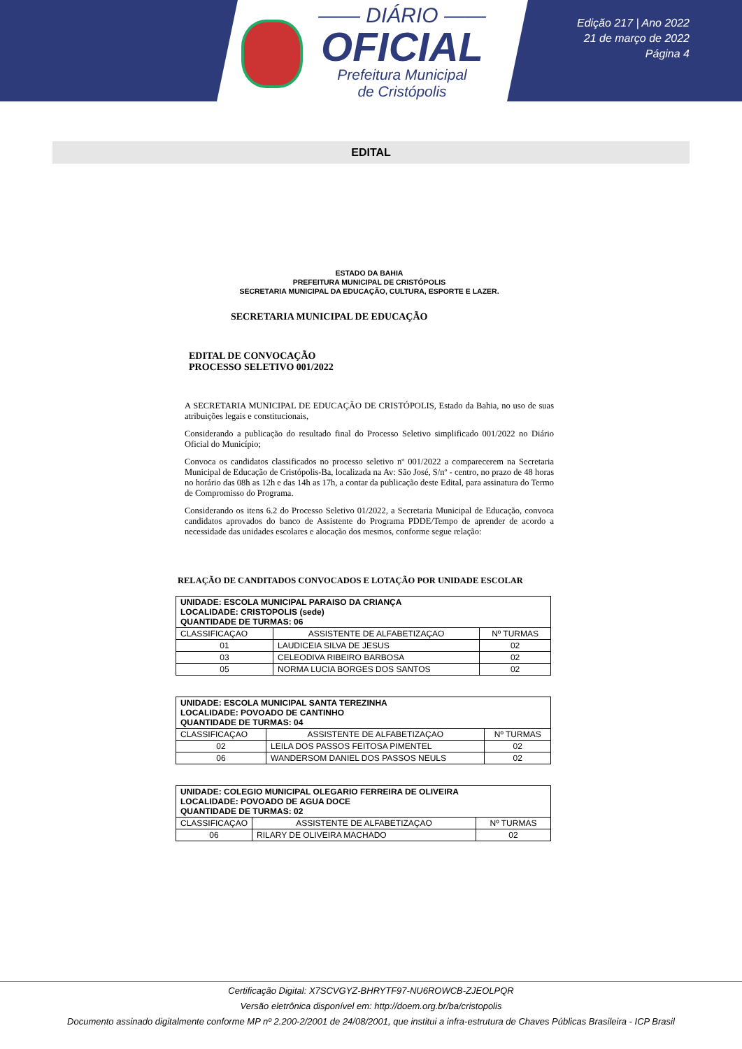—— DIÁRIO ——
OFICIAL
Prefeitura Municipal
de Cristópolis
Edição 217 | Ano 2022
21 de março de 2022
Página 4
EDITAL
ESTADO DA BAHIA
PREFEITURA MUNICIPAL DE CRISTÓPOLIS
SECRETARIA MUNICIPAL DA EDUCAÇÃO, CULTURA, ESPORTE E LAZER.
SECRETARIA MUNICIPAL DE EDUCAÇÃO
EDITAL DE CONVOCAÇÃO
PROCESSO SELETIVO 001/2022
A SECRETARIA MUNICIPAL DE EDUCAÇÃO DE CRISTÓPOLIS, Estado da Bahia, no uso de suas atribuições legais e constitucionais,
Considerando a publicação do resultado final do Processo Seletivo simplificado 001/2022 no Diário Oficial do Município;
Convoca os candidatos classificados no processo seletivo nº 001/2022 a comparecerem na Secretaria Municipal de Educação de Cristópolis-Ba, localizada na Av: São José, S/nº - centro, no prazo de 48 horas no horário das 08h as 12h e das 14h as 17h, a contar da publicação deste Edital, para assinatura do Termo de Compromisso do Programa.
Considerando os itens 6.2 do Processo Seletivo 01/2022, a Secretaria Municipal de Educação, convoca candidatos aprovados do banco de Assistente do Programa PDDE/Tempo de aprender de acordo a necessidade das unidades escolares e alocação dos mesmos, conforme segue relação:
RELAÇÃO DE CANDITADOS CONVOCADOS E LOTAÇÃO POR UNIDADE ESCOLAR
| UNIDADE: ESCOLA MUNICIPAL PARAISO DA CRIANÇA LOCALIDADE: CRISTOPOLIS (sede) QUANTIDADE DE TURMAS: 06 | | |
| CLASSIFICAÇAO | ASSISTENTE DE ALFABETIZAÇAO | Nº TURMAS |
| 01 | LAUDICEIA SILVA DE JESUS | 02 |
| 03 | CELEODIVA RIBEIRO BARBOSA | 02 |
| 05 | NORMA LUCIA BORGES DOS SANTOS | 02 |
| UNIDADE: ESCOLA MUNICIPAL SANTA TEREZINHA LOCALIDADE: POVOADO DE CANTINHO QUANTIDADE DE TURMAS: 04 | | |
| CLASSIFICAÇAO | ASSISTENTE DE ALFABETIZAÇAO | Nº TURMAS |
| 02 | LEILA DOS PASSOS FEITOSA PIMENTEL | 02 |
| 06 | WANDERSOM DANIEL DOS PASSOS NEULS | 02 |
| UNIDADE: COLEGIO MUNICIPAL OLEGARIO FERREIRA DE OLIVEIRA LOCALIDADE: POVOADO DE AGUA DOCE QUANTIDADE DE TURMAS: 02 | | |
| CLASSIFICAÇAO | ASSISTENTE DE ALFABETIZAÇAO | Nº TURMAS |
| 06 | RILARY DE OLIVEIRA MACHADO | 02 |
Certificação Digital: X7SCVGYZ-BHRYTF97-NU6ROWCB-ZJEOLPQR
Versão eletrônica disponível em: http://doem.org.br/ba/cristopolis
Documento assinado digitalmente conforme MP nº 2.200-2/2001 de 24/08/2001, que institui a infra-estrutura de Chaves Públicas Brasileira - ICP Brasil